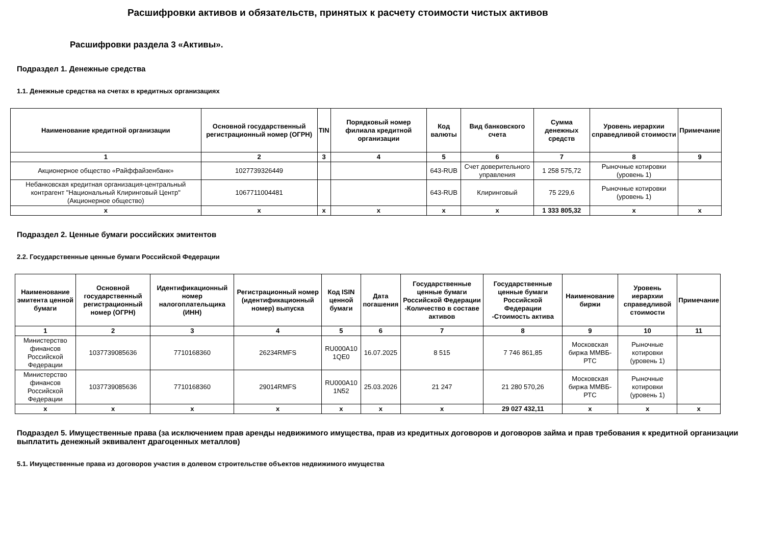Расшифровки активов и обязательств, принятых к расчету стоимости чистых активов
Расшифровки раздела 3 «Активы».
Подраздел 1. Денежные средства
1.1. Денежные средства на счетах в кредитных организациях
| Наименование кредитной организации | Основной государственный регистрационный номер (ОГРН) | TIN | Порядковый номер филиала кредитной организации | Код валюты | Вид банковского счета | Сумма денежных средств | Уровень иерархии справедливой стоимости | Примечание |
| --- | --- | --- | --- | --- | --- | --- | --- | --- |
| 1 | 2 | 3 | 4 | 5 | 6 | 7 | 8 | 9 |
| Акционерное общество «Райффайзенбанк» | 1027739326449 | | | 643-RUB | Счет доверительного управления | 1 258 575,72 | Рыночные котировки (уровень 1) | |
| Небанковская кредитная организация-центральный контрагент "Национальный Клиринговый Центр" (Акционерное общество) | 1067711004481 | | | 643-RUB | Клиринговый | 75 229,6 | Рыночные котировки (уровень 1) | |
| x | x | x | x | x | x | 1 333 805,32 | x | x |
Подраздел 2. Ценные бумаги российских эмитентов
2.2. Государственные ценные бумаги Российской Федерации
| Наименование эмитента ценной бумаги | Основной государственный регистрационный номер (ОГРН) | Идентификационный номер налогоплательщика (ИНН) | Регистрационный номер (идентификационный номер) выпуска | Код ISIN ценной бумаги | Дата погашения | Государственные ценные бумаги Российской Федерации -Количество в составе активов | Государственные ценные бумаги Российской Федерации -Стоимость актива | Наименование биржи | Уровень иерархии справедливой стоимости | Примечание |
| --- | --- | --- | --- | --- | --- | --- | --- | --- | --- | --- |
| 1 | 2 | 3 | 4 | 5 | 6 | 7 | 8 | 9 | 10 | 11 |
| Министерство финансов Российской Федерации | 1037739085636 | 7710168360 | 26234RMFS | RU000A10 1QE0 | 16.07.2025 | 8 515 | 7 746 861,85 | Московская биржа ММВБ-РТС | Рыночные котировки (уровень 1) | |
| Министерство финансов Российской Федерации | 1037739085636 | 7710168360 | 29014RMFS | RU000A10 1N52 | 25.03.2026 | 21 247 | 21 280 570,26 | Московская биржа ММВБ-РТС | Рыночные котировки (уровень 1) | |
| x | x | x | x | x | x | x | 29 027 432,11 | x | x | x |
Подраздел 5. Имущественные права (за исключением прав аренды недвижимого имущества, прав из кредитных договоров и договоров займа и прав требования к кредитной организации выплатить денежный эквивалент драгоценных металлов)
5.1. Имущественные права из договоров участия в долевом строительстве объектов недвижимого имущества